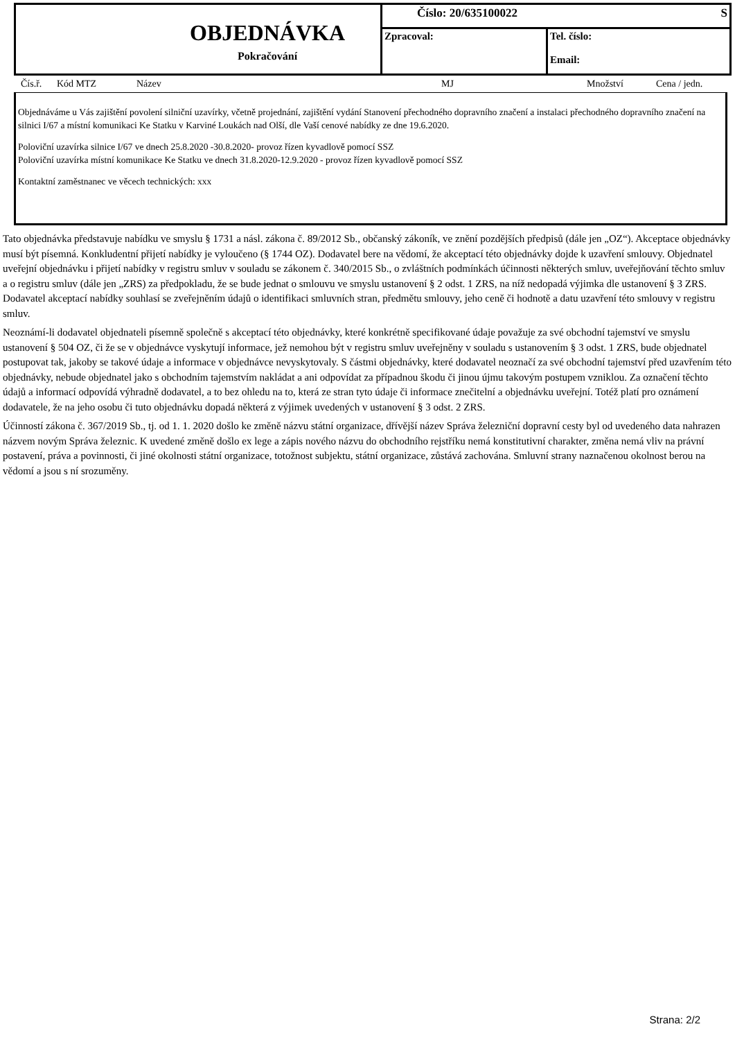| OBJEDNÁVKA Pokračování | Číslo: 20/635100022 S | |
| | Zpracoval: | Tel. číslo: Email: |
Čís.ř. Kód MTZ Název MJ Množství Cena / jedn.
Objednáváme u Vás zajištění povolení silniční uzavírky, včetně projednání, zajištění vydání Stanovení přechodného dopravního značení a instalaci přechodného dopravního značení na silnici I/67 a místní komunikaci Ke Statku v Karviné Loukách nad Olší, dle Vaší cenové nabídky ze dne 19.6.2020.
Poloviční uzavírka silnice I/67 ve dnech 25.8.2020 -30.8.2020- provoz řízen kyvadlově pomocí SSZ
Poloviční uzavírka místní komunikace Ke Statku ve dnech 31.8.2020-12.9.2020 - provoz řízen kyvadlově pomocí SSZ
Kontaktní zaměstnanec ve věcech technických: xxx
Tato objednávka představuje nabídku ve smyslu § 1731 a násl. zákona č. 89/2012 Sb., občanský zákoník, ve znění pozdějších předpisů (dále jen „OZ“). Akceptace objednávky musí být písemná. Konkludentní přijetí nabídky je vyloučeno (§ 1744 OZ). Dodavatel bere na vědomí, že akceptací této objednávky dojde k uzavření smlouvy. Objednatel uveřejní objednávku i přijetí nabídky v registru smluv v souladu se zákonem č. 340/2015 Sb., o zvláštních podmínkách účinnosti některých smluv, uveřejňování těchto smluv a o registru smluv (dále jen „ZRS) za předpokladu, že se bude jednat o smlouvu ve smyslu ustanovení § 2 odst. 1 ZRS, na níž nedopadá výjimka dle ustanovení § 3 ZRS. Dodavatel akceptací nabídky souhlasí se zveřejněním údajů o identifikaci smluvních stran, předmětu smlouvy, jeho ceně či hodnotě a datu uzavření této smlouvy v registru smluv.
Neoznámí-li dodavatel objednateli písemně společně s akceptací této objednávky, které konkrétně specifikované údaje považuje za své obchodní tajemství ve smyslu ustanovení § 504 OZ, či že se v objednávce vyskytují informace, jež nemohou být v registru smluv uveřejněny v souladu s ustanovením § 3 odst. 1 ZRS, bude objednatel postupovat tak, jakoby se takové údaje a informace v objednávce nevyskytovaly. S částmi objednávky, které dodavatel neoznačí za své obchodní tajemství před uzavřením této objednávky, nebude objednatel jako s obchodním tajemstvím nakládat a ani odpovídat za případnou škodu či jinou újmu takovým postupem vzniklou. Za označení těchto údajů a informací odpovídá výhradně dodavatel, a to bez ohledu na to, která ze stran tyto údaje či informace znečitelní a objednávku uveřejní. Totéž platí pro oznámení dodavatele, že na jeho osobu či tuto objednávku dopadá některá z výjimek uvedených v ustanovení § 3 odst. 2 ZRS.
Účinností zákona č. 367/2019 Sb., tj. od 1. 1. 2020 došlo ke změně názvu státní organizace, dřívější název Správa železniční dopravní cesty byl od uvedeného data nahrazen názvem novým Správa železnic. K uvedené změně došlo ex lege a zápis nového názvu do obchodního rejstříku nemá konstitutivní charakter, změna nemá vliv na právní postavení, práva a povinnosti, či jiné okolnosti státní organizace, totožnost subjektu, státní organizace, zůstává zachována. Smluvní strany naznačenou okolnost berou na vědomí a jsou s ní srozuměny.
Strana: 2/2